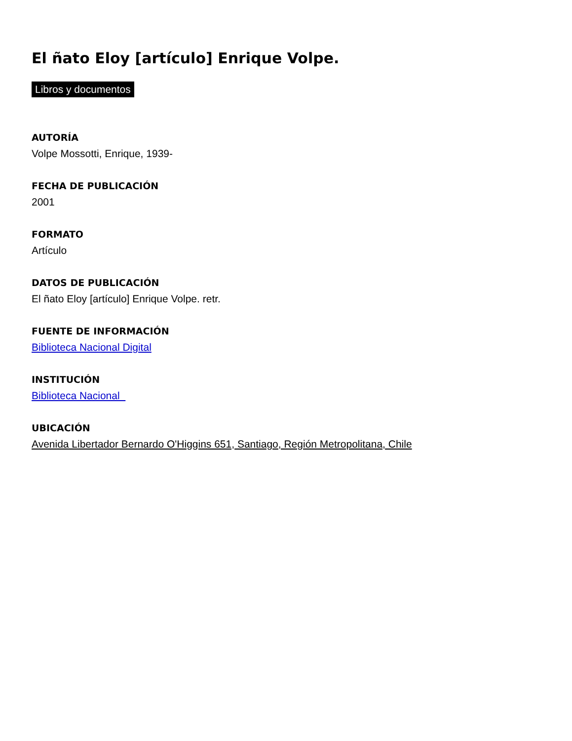El ñato Eloy [artículo] Enrique Volpe.
Libros y documentos
AUTORÍA
Volpe Mossotti, Enrique, 1939-
FECHA DE PUBLICACIÓN
2001
FORMATO
Artículo
DATOS DE PUBLICACIÓN
El ñato Eloy [artículo] Enrique Volpe. retr.
FUENTE DE INFORMACIÓN
Biblioteca Nacional Digital
INSTITUCIÓN
Biblioteca Nacional
UBICACIÓN
Avenida Libertador Bernardo O'Higgins 651, Santiago, Región Metropolitana, Chile